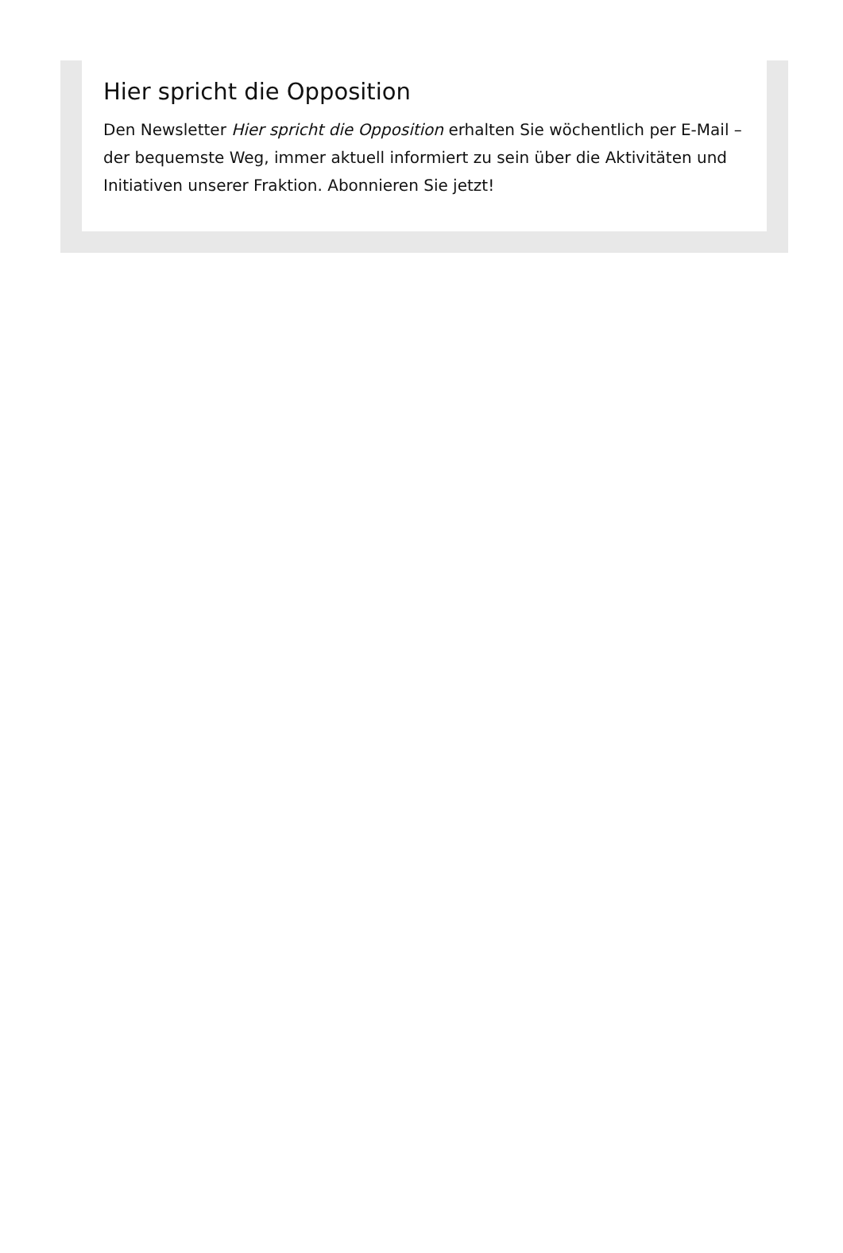Hier spricht die Opposition
Den Newsletter Hier spricht die Opposition erhalten Sie wöchentlich per E-Mail – der bequemste Weg, immer aktuell informiert zu sein über die Aktivitäten und Initiativen unserer Fraktion. Abonnieren Sie jetzt!